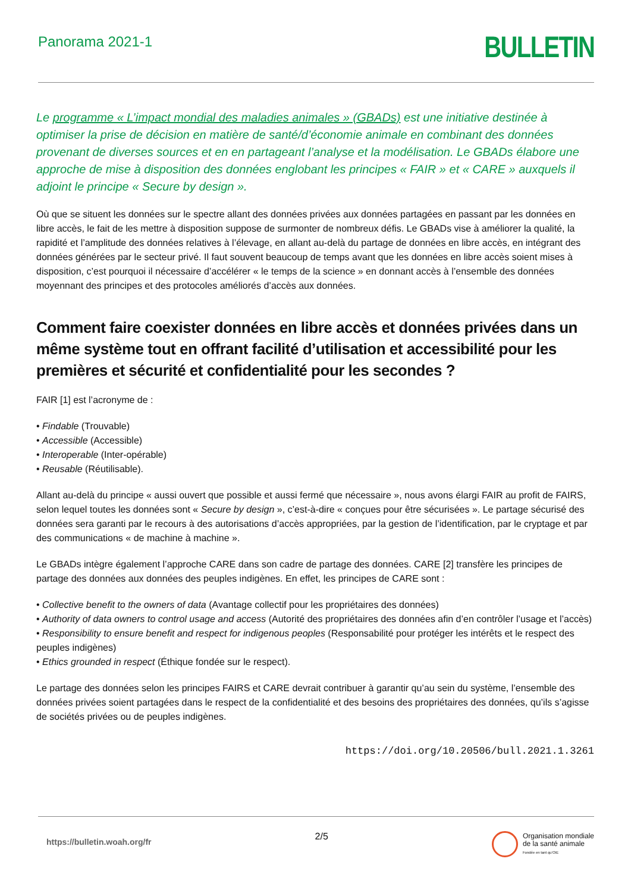Panorama 2021-1
BULLETIN
Le programme « L’impact mondial des maladies animales » (GBADs) est une initiative destinée à optimiser la prise de décision en matière de santé/d’économie animale en combinant des données provenant de diverses sources et en en partageant l’analyse et la modélisation. Le GBADs élabore une approche de mise à disposition des données englobant les principes « FAIR » et « CARE » auxquels il adjoint le principe « Secure by design ».
Où que se situent les données sur le spectre allant des données privées aux données partagées en passant par les données en libre accès, le fait de les mettre à disposition suppose de surmonter de nombreux défis. Le GBADs vise à améliorer la qualité, la rapidité et l’amplitude des données relatives à l’élevage, en allant au-delà du partage de données en libre accès, en intégrant des données générées par le secteur privé. Il faut souvent beaucoup de temps avant que les données en libre accès soient mises à disposition, c’est pourquoi il nécessaire d’accélérer « le temps de la science » en donnant accès à l’ensemble des données moyennant des principes et des protocoles améliorés d’accès aux données.
Comment faire coexister données en libre accès et données privées dans un même système tout en offrant facilité d’utilisation et accessibilité pour les premières et sécurité et confidentialité pour les secondes ?
FAIR [1] est l’acronyme de :
• Findable (Trouvable)
• Accessible (Accessible)
• Interoperable (Inter-opérable)
• Reusable (Réutilisable).
Allant au-delà du principe « aussi ouvert que possible et aussi fermé que nécessaire », nous avons élargi FAIR au profit de FAIRS, selon lequel toutes les données sont « Secure by design », c’est-à-dire « conçues pour être sécurisées ». Le partage sécurisé des données sera garanti par le recours à des autorisations d’accès appropriées, par la gestion de l’identification, par le cryptage et par des communications « de machine à machine ».
Le GBADs intègre également l’approche CARE dans son cadre de partage des données. CARE [2] transfère les principes de partage des données aux données des peuples indigènes. En effet, les principes de CARE sont :
• Collective benefit to the owners of data (Avantage collectif pour les propriétaires des données)
• Authority of data owners to control usage and access (Autorité des propriétaires des données afin d’en contrôler l’usage et l’accès)
• Responsibility to ensure benefit and respect for indigenous peoples (Responsabilité pour protéger les intérêts et le respect des peuples indigènes)
• Ethics grounded in respect (Éthique fondée sur le respect).
Le partage des données selon les principes FAIRS et CARE devrait contribuer à garantir qu’au sein du système, l’ensemble des données privées soient partagées dans le respect de la confidentialité et des besoins des propriétaires des données, qu’ils s’agisse de sociétés privées ou de peuples indigènes.
https://doi.org/10.20506/bull.2021.1.3261
https://bulletin.woah.org/fr
2/5
Organisation mondiale
de la santé animale
Fondée en tant qu’OIE